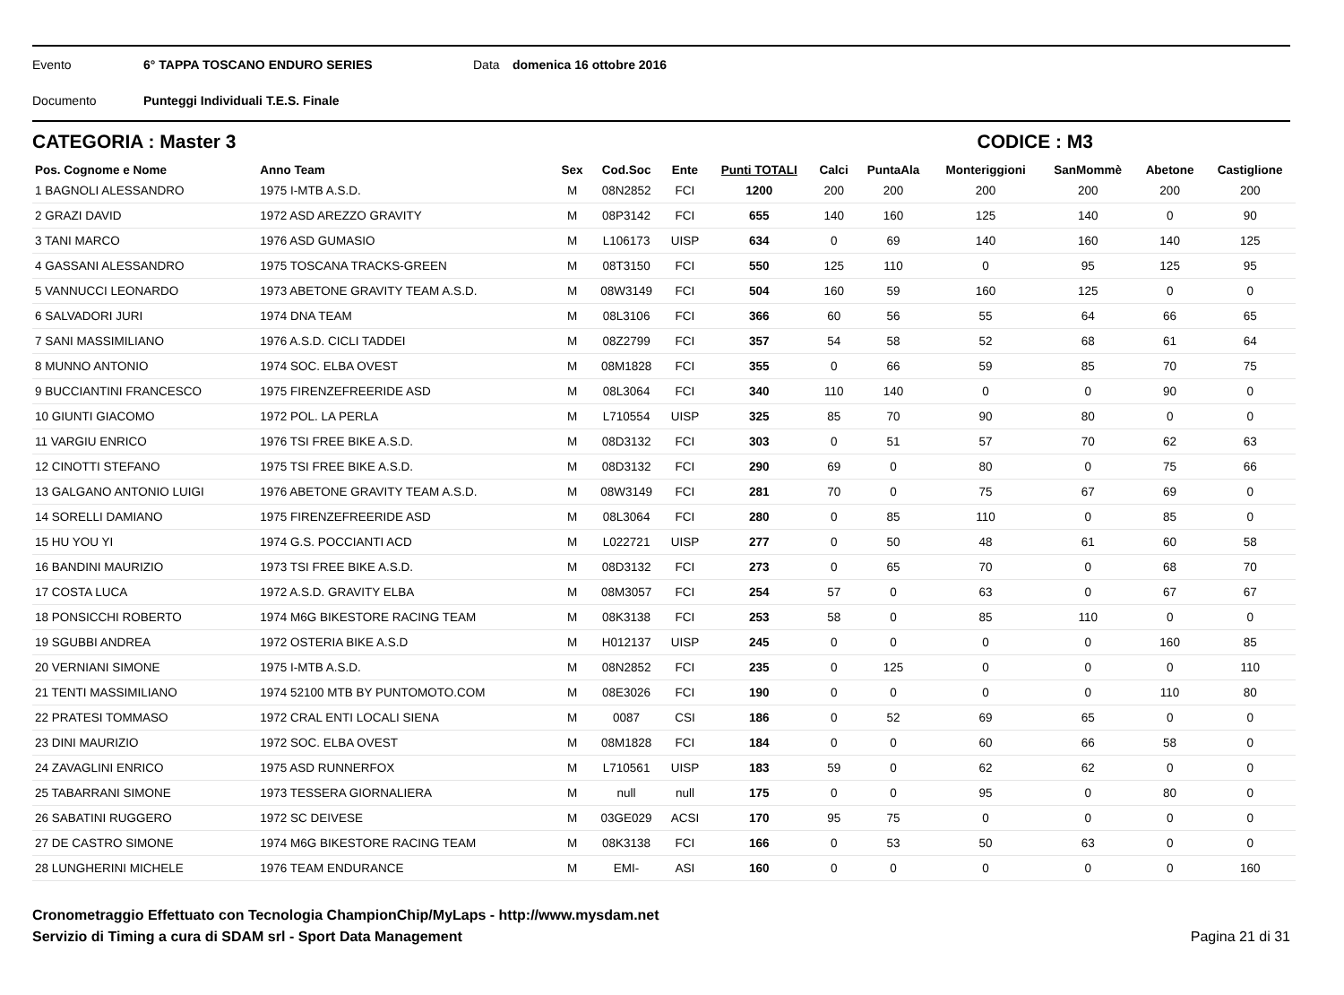Evento 6° TAPPA TOSCANO ENDURO SERIES Data domenica 16 ottobre 2016
Documento Punteggi Individuali T.E.S. Finale
CATEGORIA : Master 3 CODICE : M3
| Pos. Cognome e Nome | Anno Team | Sex | Cod.Soc | Ente | Punti TOTALI | Calci | PuntaAla | Monteriggioni | SanMommè | Abetone | Castiglione |
| --- | --- | --- | --- | --- | --- | --- | --- | --- | --- | --- | --- |
| 1 BAGNOLI ALESSANDRO | 1975 I-MTB A.S.D. | M | 08N2852 | FCI | 1200 | 200 | 200 | 200 | 200 | 200 | 200 |
| 2 GRAZI DAVID | 1972 ASD AREZZO GRAVITY | M | 08P3142 | FCI | 655 | 140 | 160 | 125 | 140 | 0 | 90 |
| 3 TANI MARCO | 1976 ASD GUMASIO | M | L106173 | UISP | 634 | 0 | 69 | 140 | 160 | 140 | 125 |
| 4 GASSANI ALESSANDRO | 1975 TOSCANA TRACKS-GREEN | M | 08T3150 | FCI | 550 | 125 | 110 | 0 | 95 | 125 | 95 |
| 5 VANNUCCI LEONARDO | 1973 ABETONE GRAVITY TEAM A.S.D. | M | 08W3149 | FCI | 504 | 160 | 59 | 160 | 125 | 0 | 0 |
| 6 SALVADORI JURI | 1974 DNA TEAM | M | 08L3106 | FCI | 366 | 60 | 56 | 55 | 64 | 66 | 65 |
| 7 SANI MASSIMILIANO | 1976 A.S.D. CICLI TADDEI | M | 08Z2799 | FCI | 357 | 54 | 58 | 52 | 68 | 61 | 64 |
| 8 MUNNO ANTONIO | 1974 SOC. ELBA OVEST | M | 08M1828 | FCI | 355 | 0 | 66 | 59 | 85 | 70 | 75 |
| 9 BUCCIANTINI FRANCESCO | 1975 FIRENZEFREERIDE ASD | M | 08L3064 | FCI | 340 | 110 | 140 | 0 | 0 | 90 | 0 |
| 10 GIUNTI GIACOMO | 1972 POL. LA PERLA | M | L710554 | UISP | 325 | 85 | 70 | 90 | 80 | 0 | 0 |
| 11 VARGIU ENRICO | 1976 TSI FREE BIKE A.S.D. | M | 08D3132 | FCI | 303 | 0 | 51 | 57 | 70 | 62 | 63 |
| 12 CINOTTI STEFANO | 1975 TSI FREE BIKE A.S.D. | M | 08D3132 | FCI | 290 | 69 | 0 | 80 | 0 | 75 | 66 |
| 13 GALGANO ANTONIO LUIGI | 1976 ABETONE GRAVITY TEAM A.S.D. | M | 08W3149 | FCI | 281 | 70 | 0 | 75 | 67 | 69 | 0 |
| 14 SORELLI DAMIANO | 1975 FIRENZEFREERIDE ASD | M | 08L3064 | FCI | 280 | 0 | 85 | 110 | 0 | 85 | 0 |
| 15 HU YOU YI | 1974 G.S. POCCIANTI ACD | M | L022721 | UISP | 277 | 0 | 50 | 48 | 61 | 60 | 58 |
| 16 BANDINI MAURIZIO | 1973 TSI FREE BIKE A.S.D. | M | 08D3132 | FCI | 273 | 0 | 65 | 70 | 0 | 68 | 70 |
| 17 COSTA LUCA | 1972 A.S.D. GRAVITY ELBA | M | 08M3057 | FCI | 254 | 57 | 0 | 63 | 0 | 67 | 67 |
| 18 PONSICCHI ROBERTO | 1974 M6G BIKESTORE RACING TEAM | M | 08K3138 | FCI | 253 | 58 | 0 | 85 | 110 | 0 | 0 |
| 19 SGUBBI ANDREA | 1972 OSTERIA BIKE A.S.D | M | H012137 | UISP | 245 | 0 | 0 | 0 | 0 | 160 | 85 |
| 20 VERNIANI SIMONE | 1975 I-MTB A.S.D. | M | 08N2852 | FCI | 235 | 0 | 125 | 0 | 0 | 0 | 110 |
| 21 TENTI MASSIMILIANO | 1974 52100 MTB BY PUNTOMOTO.COM | M | 08E3026 | FCI | 190 | 0 | 0 | 0 | 0 | 110 | 80 |
| 22 PRATESI TOMMASO | 1972 CRAL ENTI LOCALI SIENA | M | 0087 | CSI | 186 | 0 | 52 | 69 | 65 | 0 | 0 |
| 23 DINI MAURIZIO | 1972 SOC. ELBA OVEST | M | 08M1828 | FCI | 184 | 0 | 0 | 60 | 66 | 58 | 0 |
| 24 ZAVAGLINI ENRICO | 1975 ASD RUNNERFOX | M | L710561 | UISP | 183 | 59 | 0 | 62 | 62 | 0 | 0 |
| 25 TABARRANI SIMONE | 1973 TESSERA GIORNALIERA | M | null | null | 175 | 0 | 0 | 95 | 0 | 80 | 0 |
| 26 SABATINI RUGGERO | 1972 SC DEIVESE | M | 03GE029 | ACSI | 170 | 95 | 75 | 0 | 0 | 0 | 0 |
| 27 DE CASTRO SIMONE | 1974 M6G BIKESTORE RACING TEAM | M | 08K3138 | FCI | 166 | 0 | 53 | 50 | 63 | 0 | 0 |
| 28 LUNGHERINI MICHELE | 1976 TEAM ENDURANCE | M | EMI- | ASI | 160 | 0 | 0 | 0 | 0 | 0 | 160 |
Cronometraggio Effettuato con Tecnologia ChampionChip/MyLaps - http://www.mysdam.net
Servizio di Timing a cura di SDAM srl - Sport Data Management
Pagina 21 di 31